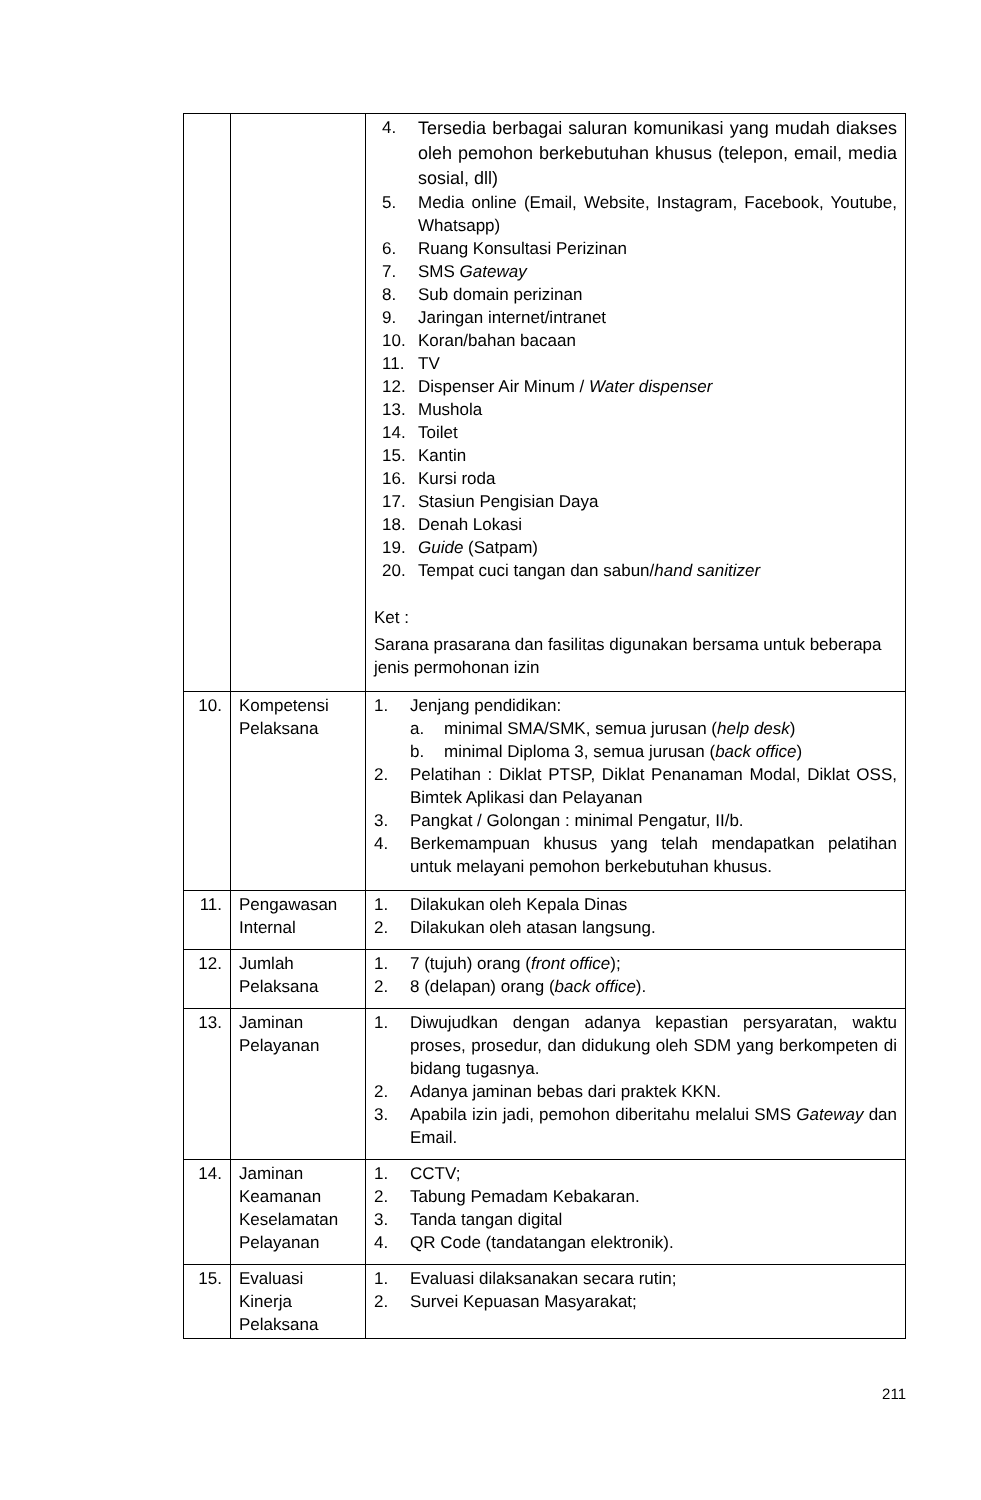| | | 4. Tersedia berbagai saluran komunikasi yang mudah diakses oleh pemohon berkebutuhan khusus (telepon, email, media sosial, dll) 5. Media online (Email, Website, Instagram, Facebook, Youtube, Whatsapp) 6. Ruang Konsultasi Perizinan 7. SMS Gateway 8. Sub domain perizinan 9. Jaringan internet/intranet 10. Koran/bahan bacaan 11. TV 12. Dispenser Air Minum / Water dispenser 13. Mushola 14. Toilet 15. Kantin 16. Kursi roda 17. Stasiun Pengisian Daya 18. Denah Lokasi 19. Guide (Satpam) 20. Tempat cuci tangan dan sabun/ hand sanitizer Ket : Sarana prasarana dan fasilitas digunakan bersama untuk beberapa jenis permohonan izin |
| 10. | Kompetensi Pelaksana | 1. Jenjang pendidikan: a. minimal SMA/SMK, semua jurusan ( help desk ) b. minimal Diploma 3, semua jurusan ( back office ) 2. Pelatihan : Diklat PTSP, Diklat Penanaman Modal, Diklat OSS, Bimtek Aplikasi dan Pelayanan 3. Pangkat / Golongan : minimal Pengatur, II/b. 4. Berkemampuan khusus yang telah mendapatkan pelatihan untuk melayani pemohon berkebutuhan khusus. |
| 11. | Pengawasan Internal | 1. Dilakukan oleh Kepala Dinas 2. Dilakukan oleh atasan langsung. |
| 12. | Jumlah Pelaksana | 1. 7 (tujuh) orang ( front office ); 2. 8 (delapan) orang ( back office ). |
| 13. | Jaminan Pelayanan | 1. Diwujudkan dengan adanya kepastian persyaratan, waktu proses, prosedur, dan didukung oleh SDM yang berkompeten di bidang tugasnya. 2. Adanya jaminan bebas dari praktek KKN. 3. Apabila izin jadi, pemohon diberitahu melalui SMS Gateway dan Email. |
| 14. | Jaminan Keamanan Keselamatan Pelayanan | 1. CCTV; 2. Tabung Pemadam Kebakaran. 3. Tanda tangan digital 4. QR Code (tandatangan elektronik). |
| 15. | Evaluasi Kinerja Pelaksana | 1. Evaluasi dilaksanakan secara rutin; 2. Survei Kepuasan Masyarakat; |
211